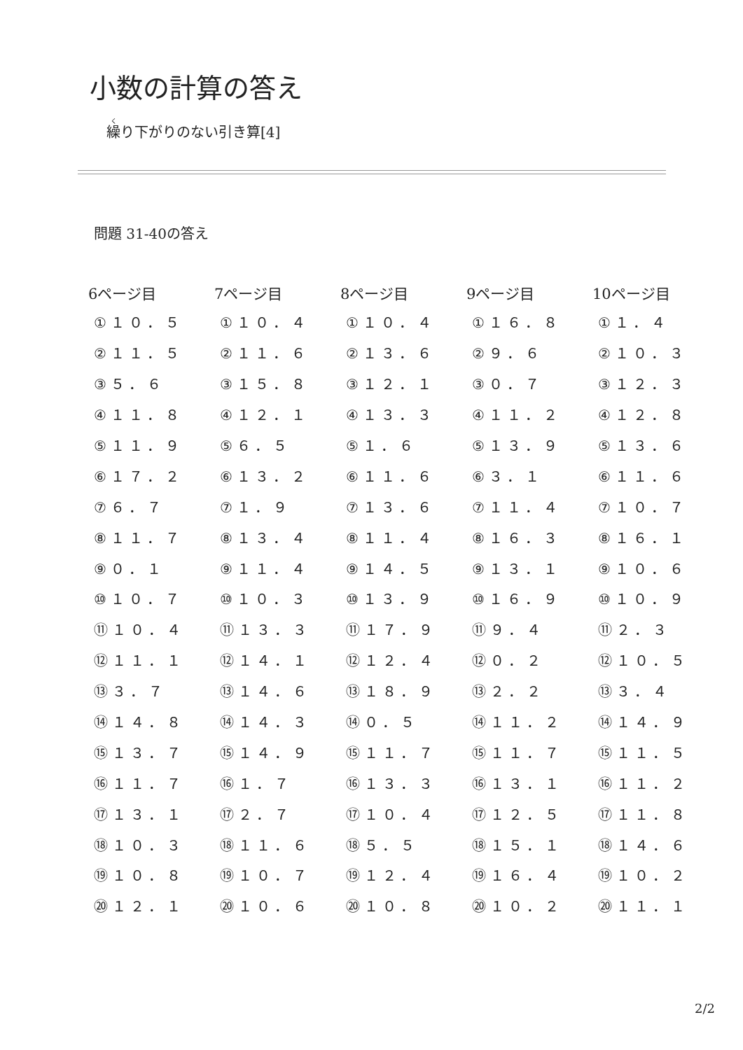小数の計算の答え
繰り下がりのない引き算[4]
問題 31-40の答え
| 6ページ目 | 7ページ目 | 8ページ目 | 9ページ目 | 10ページ目 |
| --- | --- | --- | --- | --- |
| ①１０．５ | ①１０．４ | ①１０．４ | ①１６．８ | ①１．４ |
| ②１１．５ | ②１１．６ | ②１３．６ | ②９．６ | ②１０．３ |
| ③５．６ | ③１５．８ | ③１２．１ | ③０．７ | ③１２．３ |
| ④１１．８ | ④１２．１ | ④１３．３ | ④１１．２ | ④１２．８ |
| ⑤１１．９ | ⑤６．５ | ⑤１．６ | ⑤１３．９ | ⑤１３．６ |
| ⑥１７．２ | ⑥１３．２ | ⑥１１．６ | ⑥３．１ | ⑥１１．６ |
| ⑦６．７ | ⑦１．９ | ⑦１３．６ | ⑦１１．４ | ⑦１０．７ |
| ⑧１１．７ | ⑧１３．４ | ⑧１１．４ | ⑧１６．３ | ⑧１６．１ |
| ⑨０．１ | ⑨１１．４ | ⑨１４．５ | ⑨１３．１ | ⑨１０．６ |
| ⑩１０．７ | ⑩１０．３ | ⑩１３．９ | ⑩１６．９ | ⑩１０．９ |
| ⑪１０．４ | ⑪１３．３ | ⑪１７．９ | ⑪９．４ | ⑪２．３ |
| ⑫１１．１ | ⑫１４．１ | ⑫１２．４ | ⑫０．２ | ⑫１０．５ |
| ⑬３．７ | ⑬１４．６ | ⑬１８．９ | ⑬２．２ | ⑬３．４ |
| ⑭１４．８ | ⑭１４．３ | ⑭０．５ | ⑭１１．２ | ⑭１４．９ |
| ⑮１３．７ | ⑮１４．９ | ⑮１１．７ | ⑮１１．７ | ⑮１１．５ |
| ⑯１１．７ | ⑯１．７ | ⑯１３．３ | ⑯１３．１ | ⑯１１．２ |
| ⑰１３．１ | ⑰２．７ | ⑰１０．４ | ⑰１２．５ | ⑰１１．８ |
| ⑱１０．３ | ⑱１１．６ | ⑱５．５ | ⑱１５．１ | ⑱１４．６ |
| ⑲１０．８ | ⑲１０．７ | ⑲１２．４ | ⑲１６．４ | ⑲１０．２ |
| ⑳１２．１ | ⑳１０．６ | ⑳１０．８ | ⑳１０．２ | ⑳１１．１ |
2/2